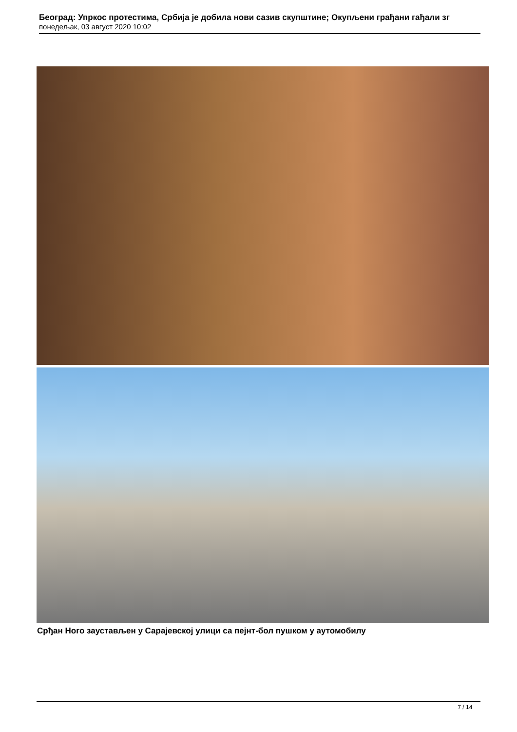Београд: Упркос протестима, Србија је добила нови сазив скупштине; Окупљени грађани гађали зг
понедељак, 03 август 2020 10:02
Срђан Ного заустављен у Сарајевској улици са пејнт-бол пушком у аутомобилу
7 / 14